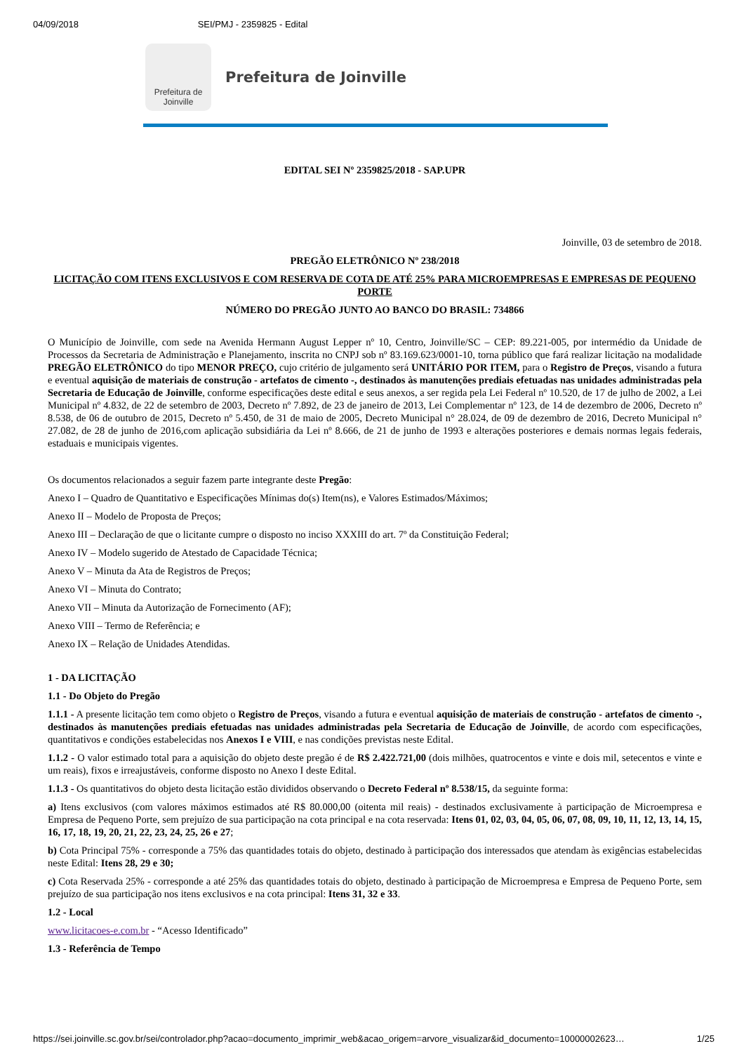04/09/2018 SEI/PMJ - 2359825 - Edital
Prefeitura de
Joinville
Prefeitura de Joinville
EDITAL SEI Nº 2359825/2018 - SAP.UPR
Joinville, 03 de setembro de 2018.
PREGÃO ELETRÔNICO Nº 238/2018
LICITAÇÃO COM ITENS EXCLUSIVOS E COM RESERVA DE COTA DE ATÉ 25% PARA MICROEMPRESAS E EMPRESAS DE PEQUENO PORTE
NÚMERO DO PREGÃO JUNTO AO BANCO DO BRASIL: 734866
O Município de Joinville, com sede na Avenida Hermann August Lepper nº 10, Centro, Joinville/SC – CEP: 89.221-005, por intermédio da Unidade de Processos da Secretaria de Administração e Planejamento, inscrita no CNPJ sob nº 83.169.623/0001-10, torna público que fará realizar licitação na modalidade PREGÃO ELETRÔNICO do tipo MENOR PREÇO, cujo critério de julgamento será UNITÁRIO POR ITEM, para o Registro de Preços, visando a futura e eventual aquisição de materiais de construção - artefatos de cimento -, destinados às manutenções prediais efetuadas nas unidades administradas pela Secretaria de Educação de Joinville, conforme especificações deste edital e seus anexos, a ser regida pela Lei Federal nº 10.520, de 17 de julho de 2002, a Lei Municipal nº 4.832, de 22 de setembro de 2003, Decreto nº 7.892, de 23 de janeiro de 2013, Lei Complementar nº 123, de 14 de dezembro de 2006, Decreto nº 8.538, de 06 de outubro de 2015, Decreto nº 5.450, de 31 de maio de 2005, Decreto Municipal n° 28.024, de 09 de dezembro de 2016, Decreto Municipal n° 27.082, de 28 de junho de 2016,com aplicação subsidiária da Lei nº 8.666, de 21 de junho de 1993 e alterações posteriores e demais normas legais federais, estaduais e municipais vigentes.
Os documentos relacionados a seguir fazem parte integrante deste Pregão:
Anexo I – Quadro de Quantitativo e Especificações Mínimas do(s) Item(ns), e Valores Estimados/Máximos;
Anexo II – Modelo de Proposta de Preços;
Anexo III – Declaração de que o licitante cumpre o disposto no inciso XXXIII do art. 7º da Constituição Federal;
Anexo IV – Modelo sugerido de Atestado de Capacidade Técnica;
Anexo V – Minuta da Ata de Registros de Preços;
Anexo VI – Minuta do Contrato;
Anexo VII – Minuta da Autorização de Fornecimento (AF);
Anexo VIII – Termo de Referência; e
Anexo IX – Relação de Unidades Atendidas.
1 - DA LICITAÇÃO
1.1 - Do Objeto do Pregão
1.1.1 - A presente licitação tem como objeto o Registro de Preços, visando a futura e eventual aquisição de materiais de construção - artefatos de cimento -, destinados às manutenções prediais efetuadas nas unidades administradas pela Secretaria de Educação de Joinville, de acordo com especificações, quantitativos e condições estabelecidas nos Anexos I e VIII, e nas condições previstas neste Edital.
1.1.2 - O valor estimado total para a aquisição do objeto deste pregão é de R$ 2.422.721,00 (dois milhões, quatrocentos e vinte e dois mil, setecentos e vinte e um reais), fixos e irreajustáveis, conforme disposto no Anexo I deste Edital.
1.1.3 - Os quantitativos do objeto desta licitação estão divididos observando o Decreto Federal nº 8.538/15, da seguinte forma:
a) Itens exclusivos (com valores máximos estimados até R$ 80.000,00 (oitenta mil reais) - destinados exclusivamente à participação de Microempresa e Empresa de Pequeno Porte, sem prejuízo de sua participação na cota principal e na cota reservada: Itens 01, 02, 03, 04, 05, 06, 07, 08, 09, 10, 11, 12, 13, 14, 15, 16, 17, 18, 19, 20, 21, 22, 23, 24, 25, 26 e 27;
b) Cota Principal 75% - corresponde a 75% das quantidades totais do objeto, destinado à participação dos interessados que atendam às exigências estabelecidas neste Edital: Itens 28, 29 e 30;
c) Cota Reservada 25% - corresponde a até 25% das quantidades totais do objeto, destinado à participação de Microempresa e Empresa de Pequeno Porte, sem prejuízo de sua participação nos itens exclusivos e na cota principal: Itens 31, 32 e 33.
1.2 - Local
www.licitacoes-e.com.br - “Acesso Identificado”
1.3 - Referência de Tempo
https://sei.joinville.sc.gov.br/sei/controlador.php?acao=documento_imprimir_web&acao_origem=arvore_visualizar&id_documento=10000002623… 1/25